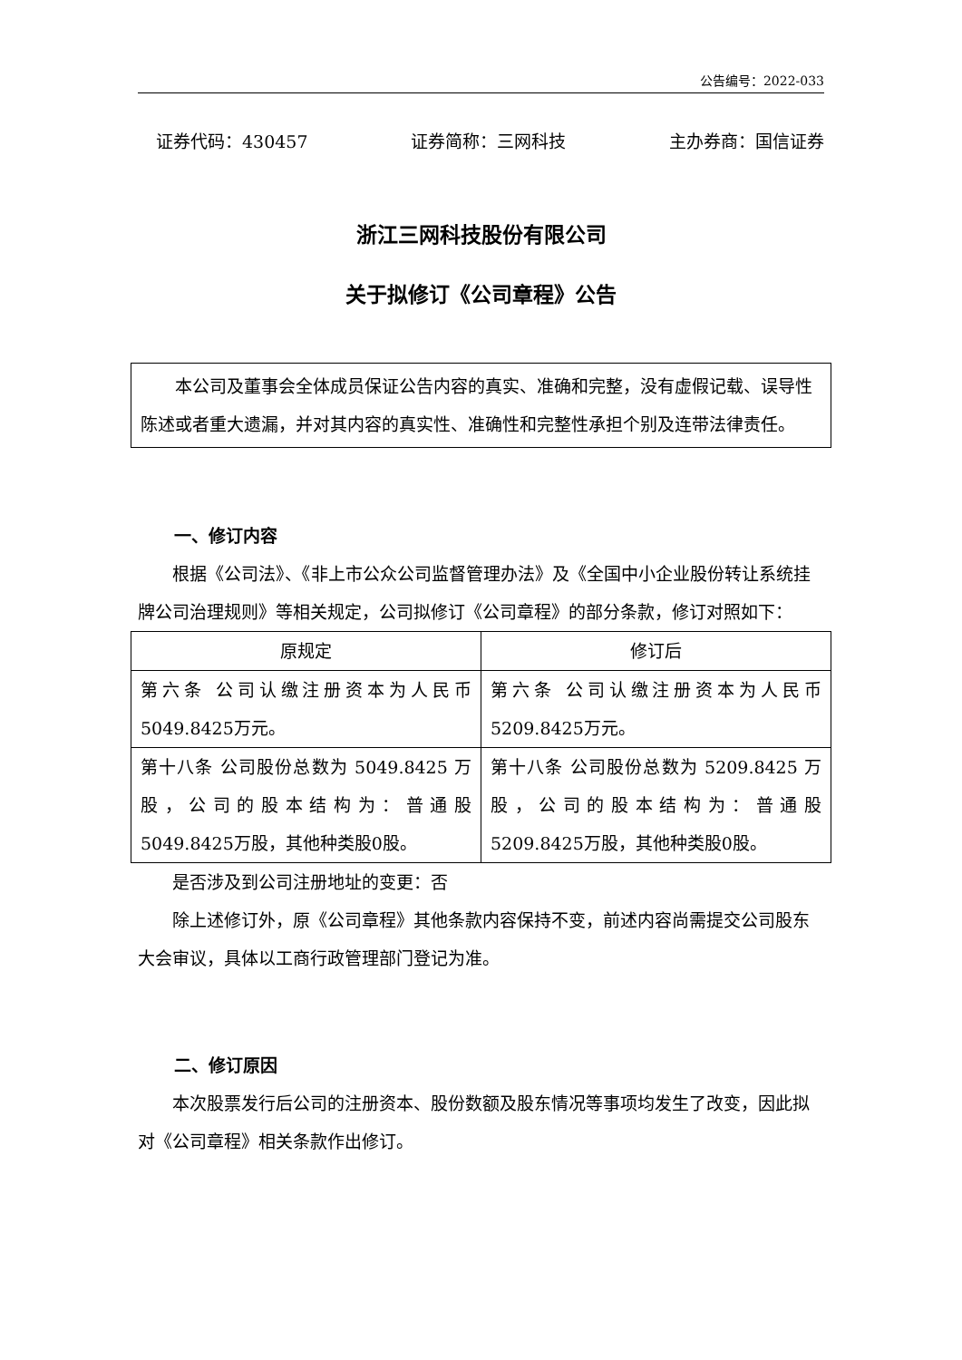公告编号：2022-033
证券代码：430457 证券简称：三网科技 主办券商：国信证券
浙江三网科技股份有限公司
关于拟修订《公司章程》公告
　　本公司及董事会全体成员保证公告内容的真实、准确和完整，没有虚假记载、误导性陈述或者重大遗漏，并对其内容的真实性、准确性和完整性承担个别及连带法律责任。
一、修订内容
根据《公司法》、《非上市公众公司监督管理办法》及《全国中小企业股份转让系统挂牌公司治理规则》等相关规定，公司拟修订《公司章程》的部分条款，修订对照如下：
| 原规定 | 修订后 |
| --- | --- |
| 第六条 公司认缴注册资本为人民币5049.8425万元。 | 第六条 公司认缴注册资本为人民币5209.8425万元。 |
| 第十八条 公司股份总数为 5049.8425 万股，公司的股本结构为：普通股5049.8425万股，其他种类股0股。 | 第十八条 公司股份总数为 5209.8425 万股，公司的股本结构为：普通股5209.8425万股，其他种类股0股。 |
是否涉及到公司注册地址的变更：否
除上述修订外，原《公司章程》其他条款内容保持不变，前述内容尚需提交公司股东大会审议，具体以工商行政管理部门登记为准。
二、修订原因
本次股票发行后公司的注册资本、股份数额及股东情况等事项均发生了改变，因此拟对《公司章程》相关条款作出修订。